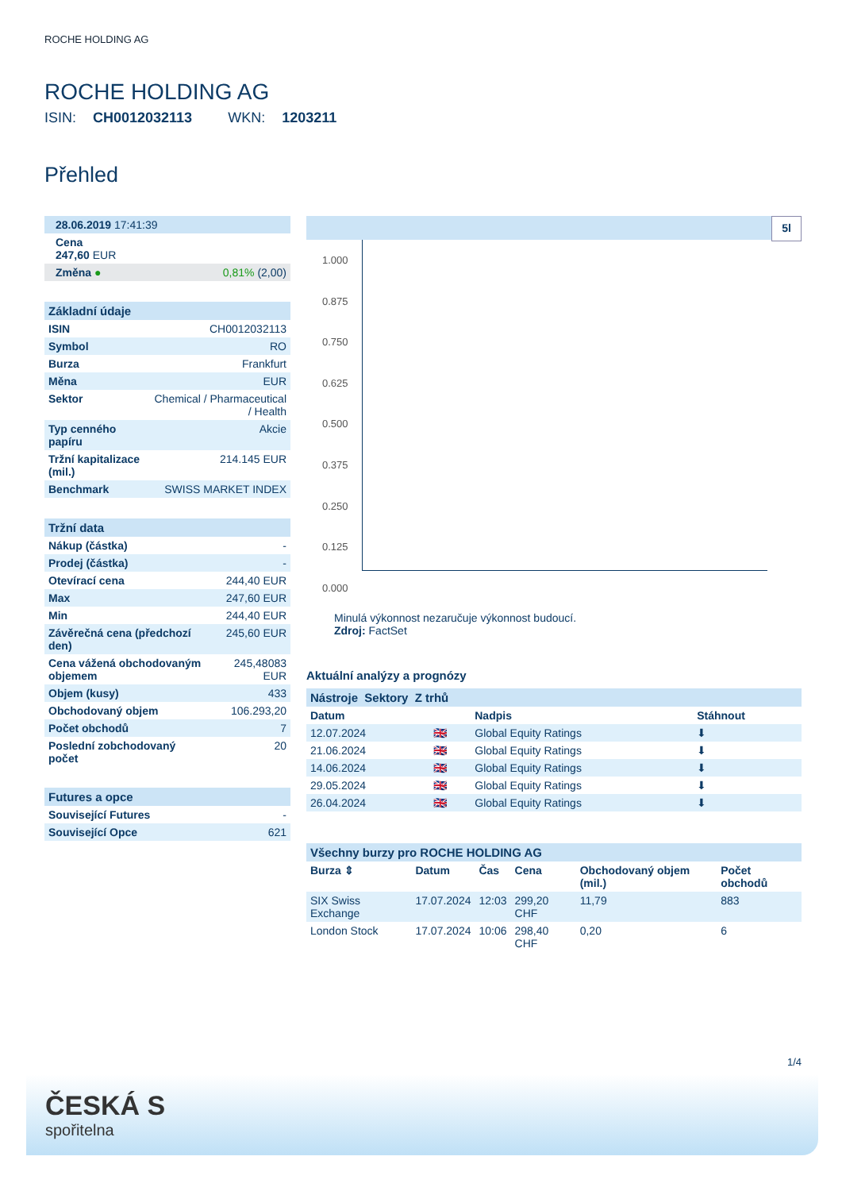ROCHE HOLDING AG
ROCHE HOLDING AG
ISIN: CH0012032113 WKN: 1203211
Přehled
| 28.06.2019 17:41:39 | |
| Cena 247,60 EUR | |
| Změna ● | 0,81% (2,00) |
| Základní údaje | |
| ISIN | CH0012032113 |
| Symbol | RO |
| Burza | Frankfurt |
| Měna | EUR |
| Sektor | Chemical / Pharmaceutical / Health |
| Typ cenného papíru | Akcie |
| Tržní kapitalizace (mil.) | 214.145 EUR |
| Benchmark | SWISS MARKET INDEX |
| Tržní data | |
| Nákup (částka) | - |
| Prodej (částka) | - |
| Otevírací cena | 244,40 EUR |
| Max | 247,60 EUR |
| Min | 244,40 EUR |
| Závěrečná cena (předchozí den) | 245,60 EUR |
| Cena vážená obchodovaným objemem | 245,48083 EUR |
| Objem (kusy) | 433 |
| Obchodovaný objem | 106.293,20 |
| Počet obchodů | 7 |
| Poslední zobchodovaný počet | 20 |
| Futures a opce | |
| Související Futures | - |
| Související Opce | 621 |
5l
1.000
0.875
0.750
0.625
0.500
0.375
0.250
0.125
0.000
Minulá výkonnost nezaručuje výkonnost budoucí.
Zdroj: FactSet
Aktuální analýzy a prognózy
| Nástroje Sektory Z trhů | | | |
| Datum | | Nadpis | Stáhnout |
| 12.07.2024 | 🇬🇧 | Global Equity Ratings | ⬇ |
| 21.06.2024 | 🇬🇧 | Global Equity Ratings | ⬇ |
| 14.06.2024 | 🇬🇧 | Global Equity Ratings | ⬇ |
| 29.05.2024 | 🇬🇧 | Global Equity Ratings | ⬇ |
| 26.04.2024 | 🇬🇧 | Global Equity Ratings | ⬇ |
| Všechny burzy pro ROCHE HOLDING AG | | | | | |
| Burza ⇕ | Datum | Čas | Cena | Obchodovaný objem (mil.) | Počet obchodů |
| SIX Swiss Exchange | 17.07.2024 | 12:03 | 299,20 CHF | 11,79 | 883 |
| London Stock | 17.07.2024 | 10:06 | 298,40 CHF | 0,20 | 6 |
1/4
ČESKÁ S
spořitelna